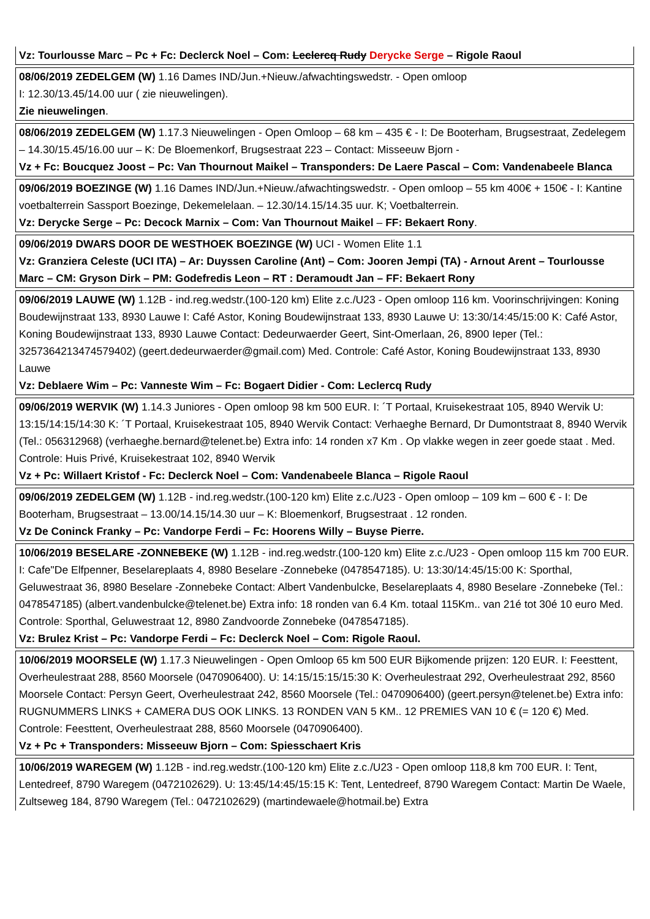Vz: Tourlousse Marc – Pc + Fc: Declerck Noel – Com: Leclercq Rudy Derycke Serge – Rigole Raoul
08/06/2019 ZEDELGEM (W) 1.16 Dames IND/Jun.+Nieuw./afwachtingswedstr. - Open omloop
I: 12.30/13.45/14.00 uur ( zie nieuwelingen).
Zie nieuwelingen.
08/06/2019 ZEDELGEM (W) 1.17.3 Nieuwelingen - Open Omloop – 68 km – 435 € - I: De Booterham, Brugsestraat, Zedelegem – 14.30/15.45/16.00 uur – K: De Bloemenkorf, Brugsestraat 223 – Contact: Misseeuw Bjorn -
Vz + Fc: Boucquez Joost – Pc: Van Thournout Maikel – Transponders: De Laere Pascal – Com: Vandenabeele Blanca
09/06/2019 BOEZINGE (W) 1.16 Dames IND/Jun.+Nieuw./afwachtingswedstr. - Open omloop – 55 km 400€ + 150€ - I: Kantine voetbalterrein Sassport Boezinge, Dekemelelaan. – 12.30/14.15/14.35 uur. K; Voetbalterrein.
Vz: Derycke Serge – Pc: Decock Marnix – Com: Van Thournout Maikel – FF: Bekaert Rony.
09/06/2019 DWARS DOOR DE WESTHOEK BOEZINGE (W) UCI - Women Elite 1.1
Vz: Granziera Celeste (UCI ITA) – Ar: Duyssen Caroline (Ant) – Com: Jooren Jempi (TA) - Arnout Arent – Tourlousse Marc – CM: Gryson Dirk – PM: Godefredis Leon – RT : Deramoudt Jan – FF: Bekaert Rony
09/06/2019 LAUWE (W) 1.12B - ind.reg.wedstr.(100-120 km) Elite z.c./U23 - Open omloop 116 km. Voorinschrijvingen: Koning Boudewijnstraat 133, 8930 Lauwe I: Café Astor, Koning Boudewijnstraat 133, 8930 Lauwe U: 13:30/14:45/15:00 K: Café Astor, Koning Boudewijnstraat 133, 8930 Lauwe Contact: Dedeurwaerder Geert, Sint-Omerlaan, 26, 8900 Ieper (Tel.: 3257364213474579402) (geert.dedeurwaerder@gmail.com) Med. Controle: Café Astor, Koning Boudewijnstraat 133, 8930 Lauwe
Vz: Deblaere Wim – Pc: Vanneste Wim – Fc: Bogaert Didier - Com: Leclercq Rudy
09/06/2019 WERVIK (W) 1.14.3 Juniores - Open omloop 98 km 500 EUR. I: ´T Portaal, Kruisekestraat 105, 8940 Wervik U: 13:15/14:15/14:30 K: ´T Portaal, Kruisekestraat 105, 8940 Wervik Contact: Verhaeghe Bernard, Dr Dumontstraat 8, 8940 Wervik (Tel.: 056312968) (verhaeghe.bernard@telenet.be) Extra info: 14 ronden x7 Km . Op vlakke wegen in zeer goede staat . Med. Controle: Huis Privé, Kruisekestraat 102, 8940 Wervik
Vz + Pc: Willaert Kristof - Fc: Declerck Noel – Com: Vandenabeele Blanca – Rigole Raoul
09/06/2019 ZEDELGEM (W) 1.12B - ind.reg.wedstr.(100-120 km) Elite z.c./U23 - Open omloop – 109 km – 600 € - I: De Booterham, Brugsestraat – 13.00/14.15/14.30 uur – K: Bloemenkorf, Brugsestraat . 12 ronden.
Vz De Coninck Franky – Pc: Vandorpe Ferdi – Fc: Hoorens Willy – Buyse Pierre.
10/06/2019 BESELARE -ZONNEBEKE (W) 1.12B - ind.reg.wedstr.(100-120 km) Elite z.c./U23 - Open omloop 115 km 700 EUR. I: Cafe"De Elfpenner, Beselareplaats 4, 8980 Beselare -Zonnebeke (0478547185). U: 13:30/14:45/15:00 K: Sporthal, Geluwestraat 36, 8980 Beselare -Zonnebeke Contact: Albert Vandenbulcke, Beselareplaats 4, 8980 Beselare -Zonnebeke (Tel.: 0478547185) (albert.vandenbulcke@telenet.be) Extra info: 18 ronden van 6.4 Km. totaal 115Km.. van 21é tot 30é 10 euro Med. Controle: Sporthal, Geluwestraat 12, 8980 Zandvoorde Zonnebeke (0478547185).
Vz: Brulez Krist – Pc: Vandorpe Ferdi – Fc: Declerck Noel – Com: Rigole Raoul.
10/06/2019 MOORSELE (W) 1.17.3 Nieuwelingen - Open Omloop 65 km 500 EUR Bijkomende prijzen: 120 EUR. I: Feesttent, Overheulestraat 288, 8560 Moorsele (0470906400). U: 14:15/15:15/15:30 K: Overheulestraat 292, Overheulestraat 292, 8560 Moorsele Contact: Persyn Geert, Overheulestraat 242, 8560 Moorsele (Tel.: 0470906400) (geert.persyn@telenet.be) Extra info: RUGNUMMERS LINKS + CAMERA DUS OOK LINKS. 13 RONDEN VAN 5 KM.. 12 PREMIES VAN 10 € (= 120 €) Med. Controle: Feesttent, Overheulestraat 288, 8560 Moorsele (0470906400).
Vz + Pc + Transponders: Misseeuw Bjorn – Com: Spiesschaert Kris
10/06/2019 WAREGEM (W) 1.12B - ind.reg.wedstr.(100-120 km) Elite z.c./U23 - Open omloop 118,8 km 700 EUR. I: Tent, Lentedreef, 8790 Waregem (0472102629). U: 13:45/14:45/15:15 K: Tent, Lentedreef, 8790 Waregem Contact: Martin De Waele, Zultseweg 184, 8790 Waregem (Tel.: 0472102629) (martindewaele@hotmail.be) Extra